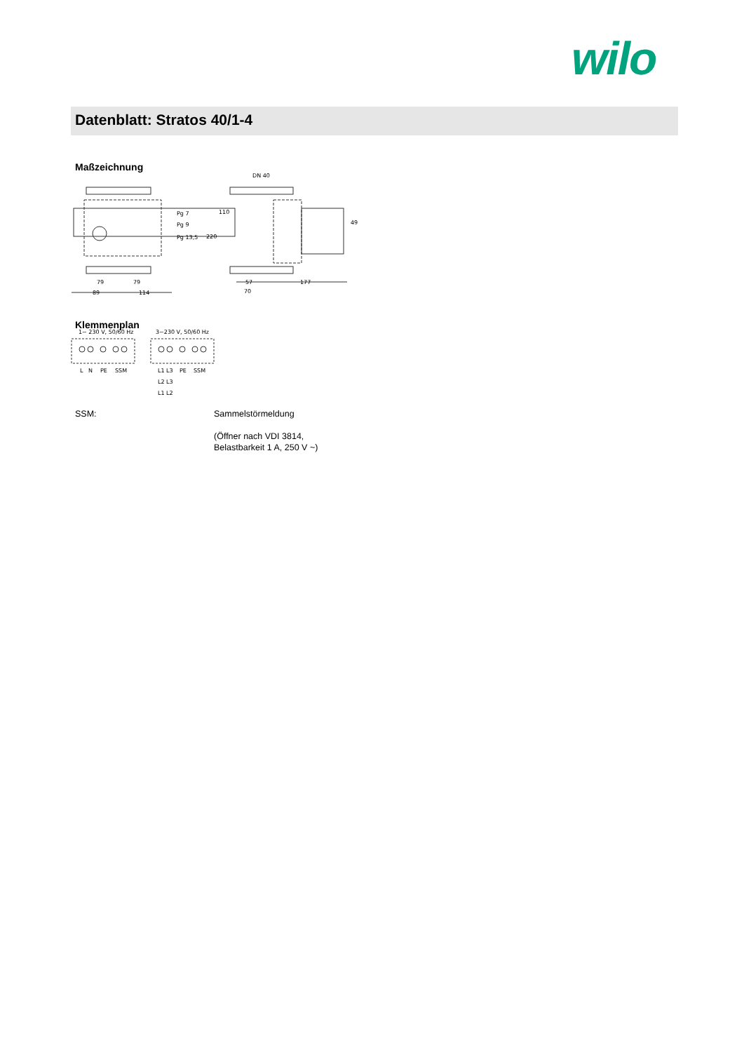wilo
Datenblatt: Stratos 40/1-4
Maßzeichnung
Pg 7
Pg 9
Pg 13,5
DN 40
110
220
49
79
79
89
114
57
177
70
Klemmenplan
1~ 230 V, 50/60 Hz
3~230 V, 50/60 Hz
L
N
PE
SSM
L1
L3
PE
SSM
L2
L3
L1
L2
SSM:
Sammelstörmeldung
(Öffner nach VDI 3814,
Belastbarkeit 1 A, 250 V ~)